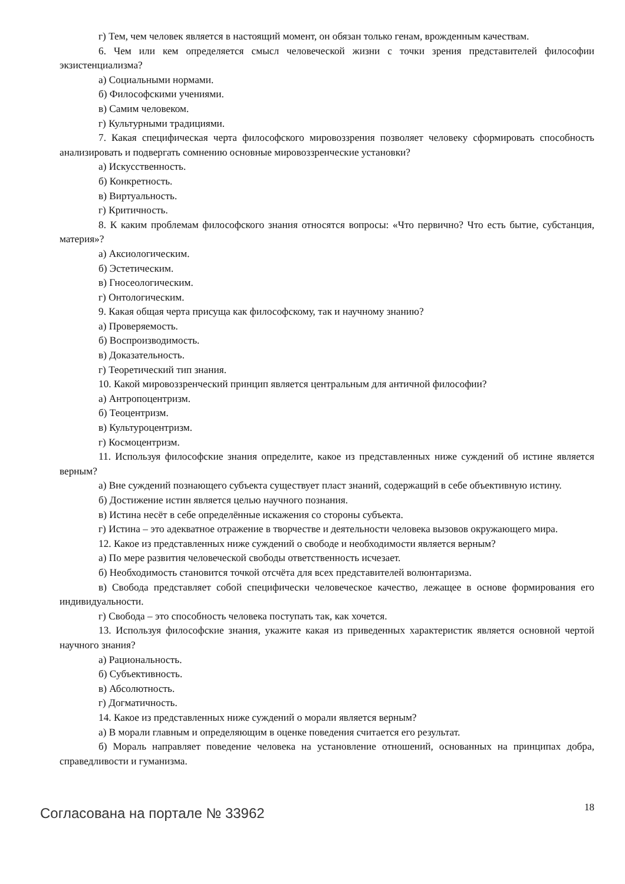г) Тем, чем человек является в настоящий момент, он обязан только генам, врожденным качествам.
6. Чем или кем определяется смысл человеческой жизни с точки зрения представителей философии экзистенциализма?
а) Социальными нормами.
б) Философскими учениями.
в) Самим человеком.
г) Культурными традициями.
7. Какая специфическая черта философского мировоззрения позволяет человеку сформировать способность анализировать и подвергать сомнению основные мировоззренческие установки?
а) Искусственность.
б) Конкретность.
в) Виртуальность.
г) Критичность.
8. К каким проблемам философского знания относятся вопросы: «Что первично? Что есть бытие, субстанция, материя»?
а) Аксиологическим.
б) Эстетическим.
в) Гносеологическим.
г) Онтологическим.
9. Какая общая черта присуща как философскому, так и научному знанию?
а) Проверяемость.
б) Воспроизводимость.
в) Доказательность.
г) Теоретический тип знания.
10. Какой мировоззренческий принцип является центральным для античной философии?
а) Антропоцентризм.
б) Теоцентризм.
в) Культуроцентризм.
г) Космоцентризм.
11. Используя философские знания определите, какое из представленных ниже суждений об истине является верным?
а) Вне суждений познающего субъекта существует пласт знаний, содержащий в себе объективную истину.
б) Достижение истин является целью научного познания.
в) Истина несёт в себе определённые искажения со стороны субъекта.
г) Истина – это адекватное отражение в творчестве и деятельности человека вызовов окружающего мира.
12. Какое из представленных ниже суждений о свободе и необходимости является верным?
а) По мере развития человеческой свободы ответственность исчезает.
б) Необходимость становится точкой отсчёта для всех представителей волюнтаризма.
в) Свобода представляет собой специфически человеческое качество, лежащее в основе формирования его индивидуальности.
г) Свобода – это способность человека поступать так, как хочется.
13. Используя философские знания, укажите какая из приведенных характеристик является основной чертой научного знания?
а) Рациональность.
б) Субъективность.
в) Абсолютность.
г) Догматичность.
14. Какое из представленных ниже суждений о морали является верным?
а) В морали главным и определяющим в оценке поведения считается его результат.
б) Мораль направляет поведение человека на установление отношений, основанных на принципах добра, справедливости и гуманизма.
Согласована на портале № 33962 18